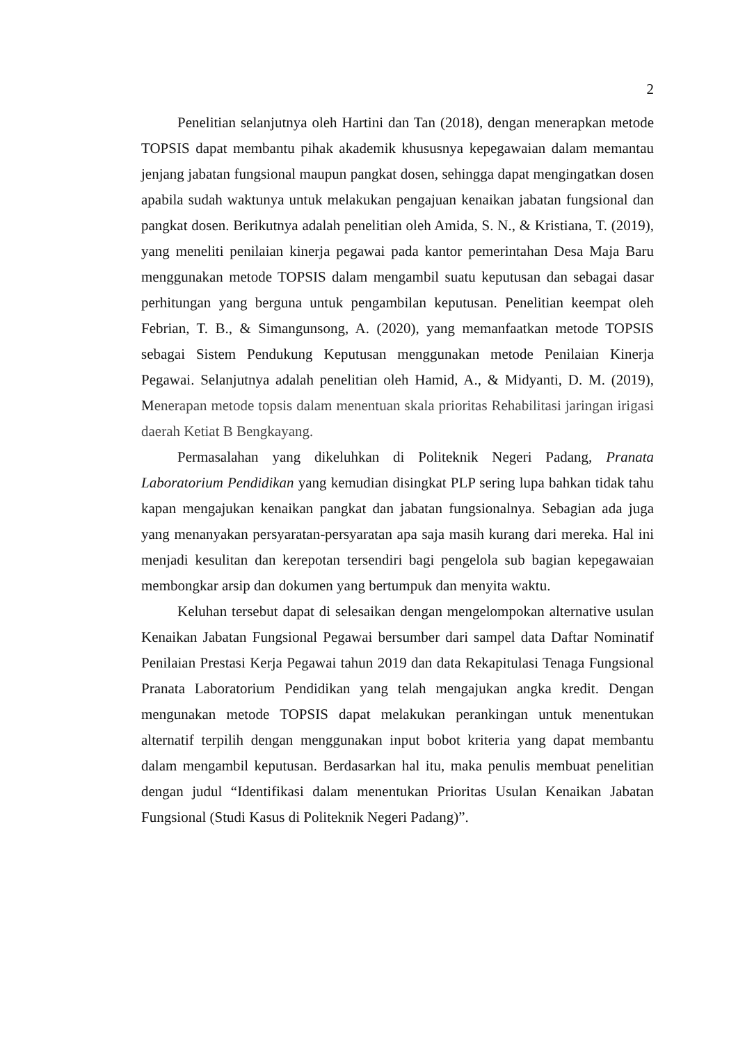2
Penelitian selanjutnya oleh Hartini dan Tan (2018), dengan menerapkan metode TOPSIS dapat membantu pihak akademik khususnya kepegawaian dalam memantau jenjang jabatan fungsional maupun pangkat dosen, sehingga dapat mengingatkan dosen apabila sudah waktunya untuk melakukan pengajuan kenaikan jabatan fungsional dan pangkat dosen. Berikutnya adalah penelitian oleh Amida, S. N., & Kristiana, T. (2019), yang meneliti penilaian kinerja pegawai pada kantor pemerintahan Desa Maja Baru menggunakan metode TOPSIS dalam mengambil suatu keputusan dan sebagai dasar perhitungan yang berguna untuk pengambilan keputusan. Penelitian keempat oleh Febrian, T. B., & Simangunsong, A. (2020), yang memanfaatkan metode TOPSIS sebagai Sistem Pendukung Keputusan menggunakan metode Penilaian Kinerja Pegawai. Selanjutnya adalah penelitian oleh Hamid, A., & Midyanti, D. M. (2019), Menerapan metode topsis dalam menentuan skala prioritas Rehabilitasi jaringan irigasi daerah Ketiat B Bengkayang.
Permasalahan yang dikeluhkan di Politeknik Negeri Padang, Pranata Laboratorium Pendidikan yang kemudian disingkat PLP sering lupa bahkan tidak tahu kapan mengajukan kenaikan pangkat dan jabatan fungsionalnya. Sebagian ada juga yang menanyakan persyaratan-persyaratan apa saja masih kurang dari mereka. Hal ini menjadi kesulitan dan kerepotan tersendiri bagi pengelola sub bagian kepegawaian membongkar arsip dan dokumen yang bertumpuk dan menyita waktu.
Keluhan tersebut dapat di selesaikan dengan mengelompokan alternative usulan Kenaikan Jabatan Fungsional Pegawai bersumber dari sampel data Daftar Nominatif Penilaian Prestasi Kerja Pegawai tahun 2019 dan data Rekapitulasi Tenaga Fungsional Pranata Laboratorium Pendidikan yang telah mengajukan angka kredit. Dengan mengunakan metode TOPSIS dapat melakukan perankingan untuk menentukan alternatif terpilih dengan menggunakan input bobot kriteria yang dapat membantu dalam mengambil keputusan. Berdasarkan hal itu, maka penulis membuat penelitian dengan judul “Identifikasi dalam menentukan Prioritas Usulan Kenaikan Jabatan Fungsional (Studi Kasus di Politeknik Negeri Padang)”.